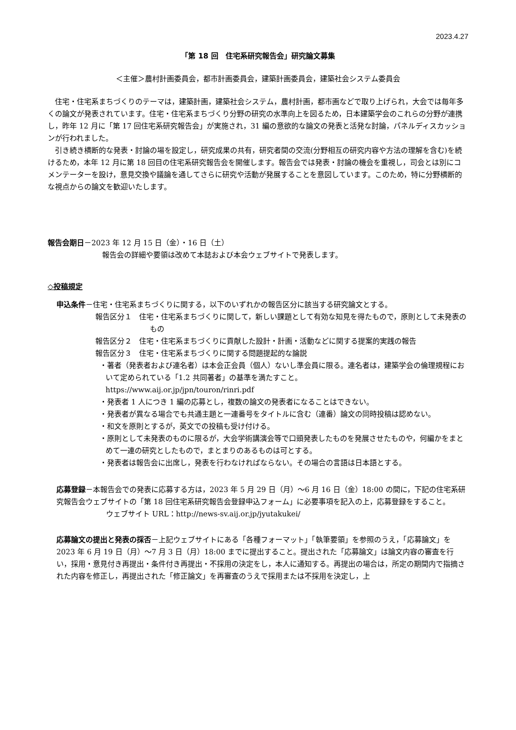2023.4.27
「第 18 回　住宅系研究報告会」研究論文募集
＜主催＞農村計画委員会，都市計画委員会，建築計画委員会，建築社会システム委員会
住宅・住宅系まちづくりのテーマは，建築計画，建築社会システム，農村計画，都市画などで取り上げられ，大会では毎年多くの論文が発表されています。住宅・住宅系まちづくり分野の研究の水準向上を図るため，日本建築学会のこれらの分野が連携し，昨年 12 月に「第 17 回住宅系研究報告会」が実施され，31 編の意欲的な論文の発表と活発な討論，パネルディスカッションが行われました。
引き続き横断的な発表・討論の場を設定し，研究成果の共有，研究者間の交流(分野相互の研究内容や方法の理解を含む)を続けるため，本年 12 月に第 18 回目の住宅系研究報告会を開催します。報告会では発表・討論の機会を重視し，司会とは別にコメンテーターを設け，意見交換や議論を通してさらに研究や活動が発展することを意図しています。このため，特に分野横断的な視点からの論文を歓迎いたします。
報告会期日－2023 年 12 月 15 日（金）・16 日（土）
報告会の詳細や要領は改めて本誌および本会ウェブサイトで発表します。
◇投稿規定
申込条件－住宅・住宅系まちづくりに関する，以下のいずれかの報告区分に該当する研究論文とする。
報告区分１　住宅・住宅系まちづくりに関して，新しい課題として有効な知見を得たもので，原則として未発表のもの
報告区分２　住宅・住宅系まちづくりに貢献した設計・計画・活動などに関する提案的実践の報告
報告区分３　住宅・住宅系まちづくりに関する問題提起的な論説
・著者（発表者および連名者）は本会正会員（個人）ないし準会員に限る。連名者は，建築学会の倫理規程において定められている「1.2 共同著者」の基準を満たすこと。
https://www.aij.or.jp/jpn/touron/rinri.pdf
・発表者 1 人につき 1 編の応募とし，複数の論文の発表者になることはできない。
・発表者が異なる場合でも共通主題と一連番号をタイトルに含む（連番）論文の同時投稿は認めない。
・和文を原則とするが，英文での投稿も受け付ける。
・原則として未発表のものに限るが，大会学術講演会等で口頭発表したものを発展させたものや，何編かをまとめて一連の研究としたもので，まとまりのあるものは可とする。
・発表者は報告会に出席し，発表を行わなければならない。その場合の言語は日本語とする。
応募登録－本報告会での発表に応募する方は，2023 年 5 月 29 日（月）～6 月 16 日（金）18:00 の間に，下記の住宅系研究報告会ウェブサイトの「第 18 回住宅系研究報告会登録申込フォーム」に必要事項を記入の上，応募登録をすること。
ウェブサイト URL：http://news-sv.aij.or.jp/jyutakukei/
応募論文の提出と発表の採否－上記ウェブサイトにある「各種フォーマット」「執筆要領」を参照のうえ，「応募論文」を 2023 年 6 月 19 日（月）～7 月 3 日（月）18:00 までに提出すること。提出された「応募論文」は論文内容の審査を行い，採用・意見付き再提出・条件付き再提出・不採用の決定をし，本人に通知する。再提出の場合は，所定の期間内で指摘された内容を修正し，再提出された「修正論文」を再審査のうえで採用または不採用を決定し，上